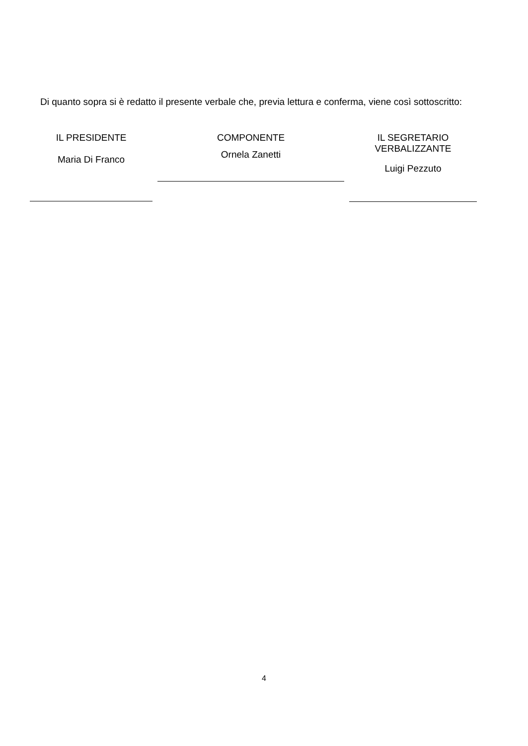Di quanto sopra si è redatto il presente verbale che, previa lettura e conferma, viene così sottoscritto:
IL PRESIDENTE
Maria Di Franco
COMPONENTE
Ornela Zanetti
IL SEGRETARIO
VERBALIZZANTE
Luigi Pezzuto
4